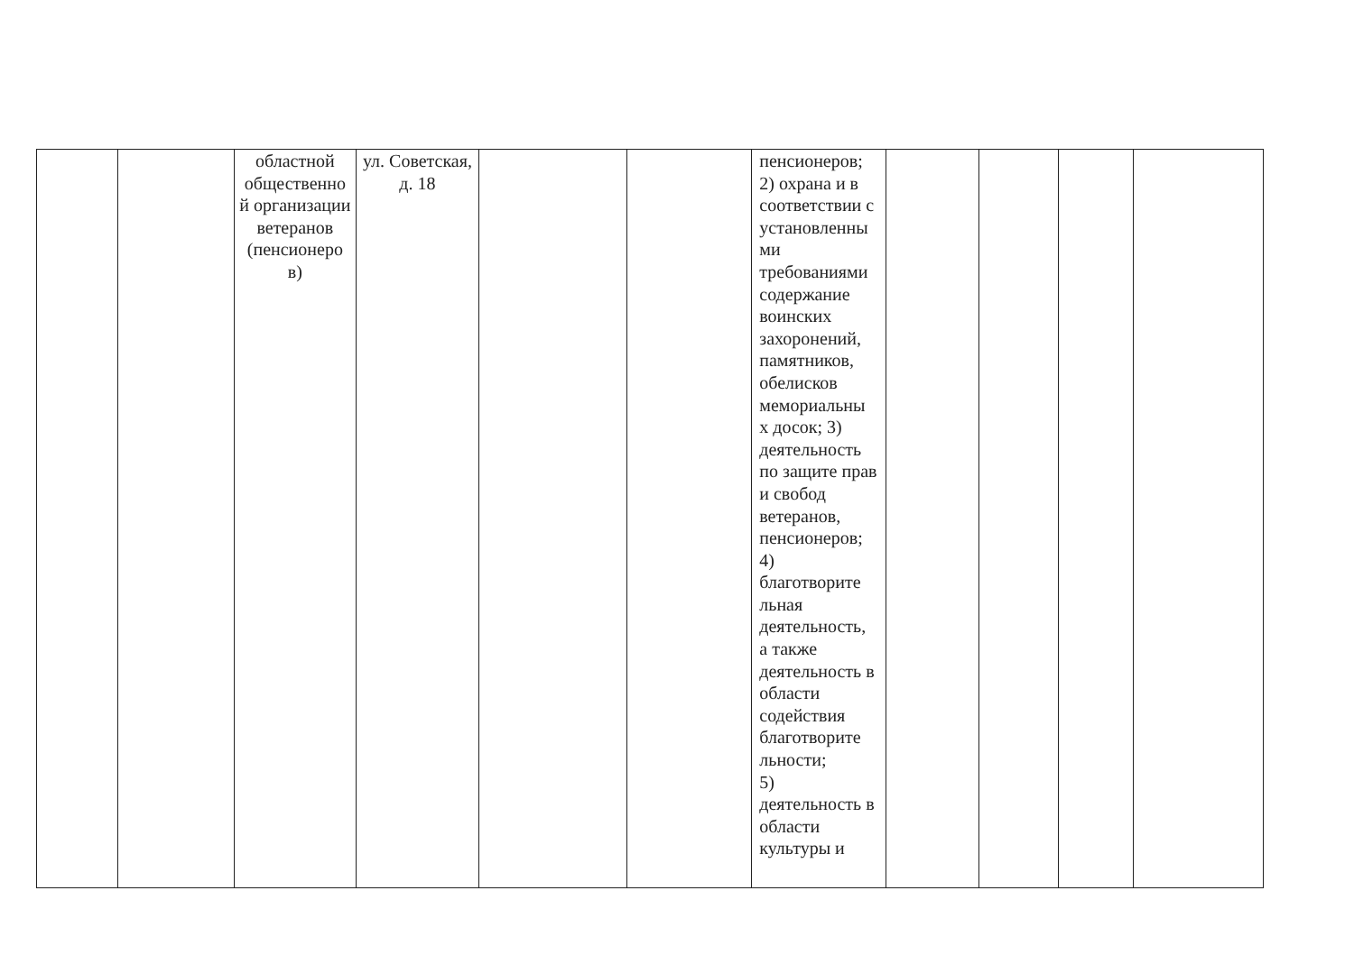| | | областной общественно й организации ветеранов (пенсионеро в) | ул. Советская, д. 18 | | | пенсионеров; 2) охрана и в соответствии с установленны ми требованиями содержание воинских захоронений, памятников, обелисков мемориальны х досок; 3) деятельность по защите прав и свобод ветеранов, пенсионеров; 4) благотворите льная деятельность, а также деятельность в области содействия благотворите льности; 5) деятельность в области культуры и | | | | |